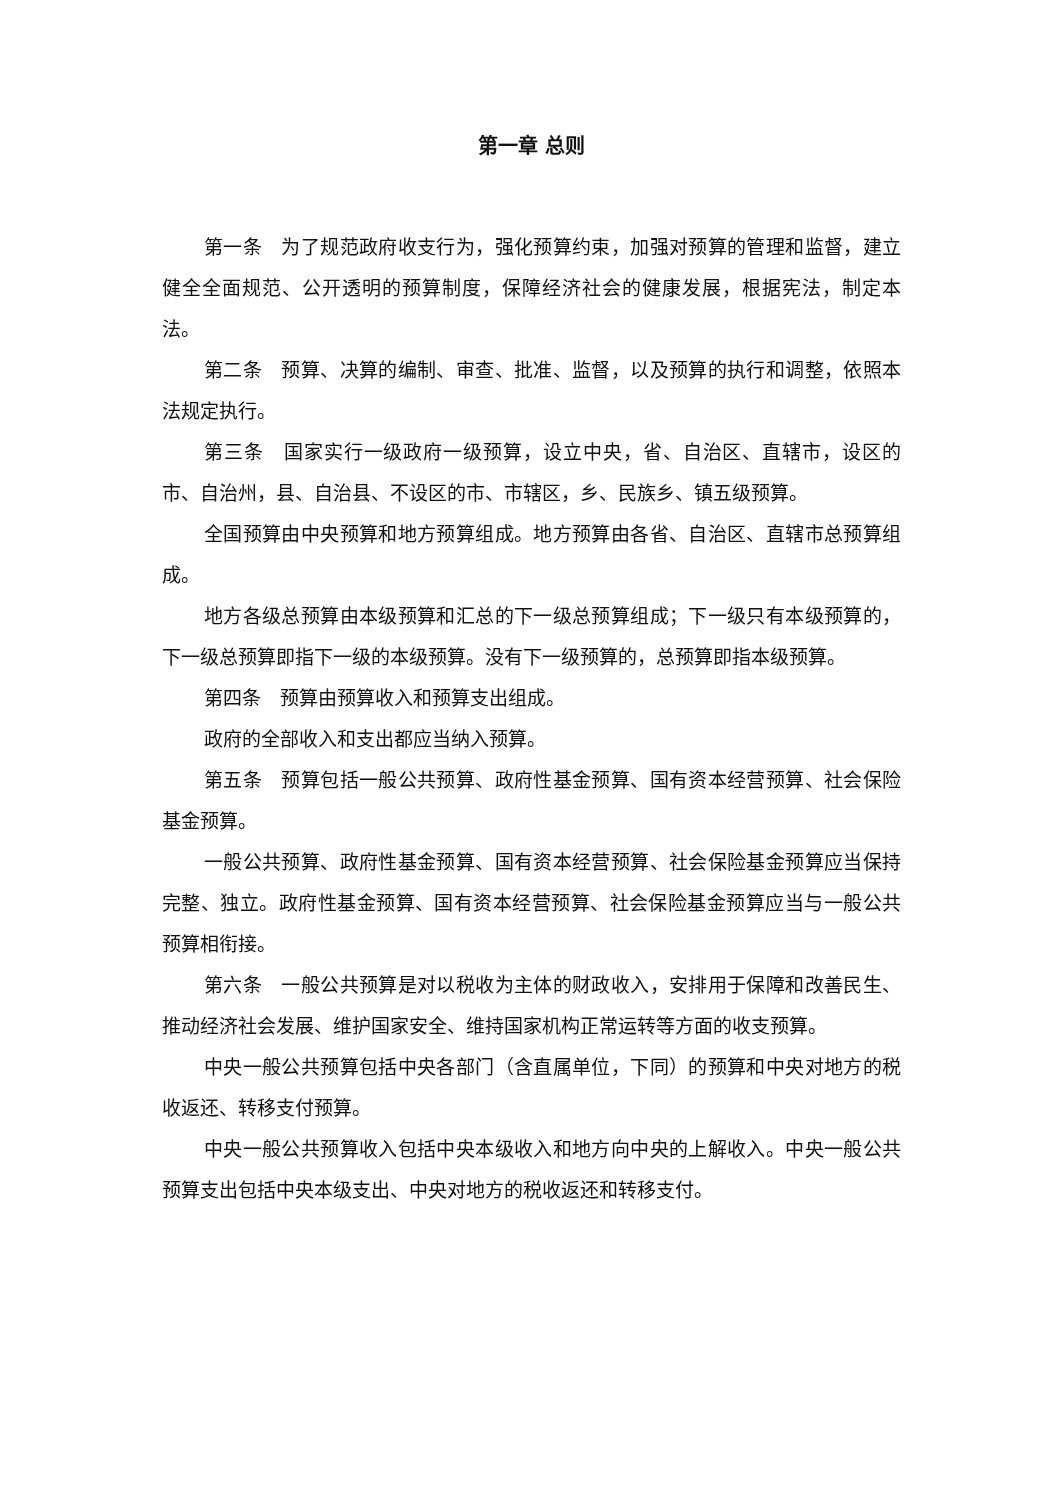第一章 总则
第一条　为了规范政府收支行为，强化预算约束，加强对预算的管理和监督，建立健全全面规范、公开透明的预算制度，保障经济社会的健康发展，根据宪法，制定本法。
第二条　预算、决算的编制、审查、批准、监督，以及预算的执行和调整，依照本法规定执行。
第三条　国家实行一级政府一级预算，设立中央，省、自治区、直辖市，设区的市、自治州，县、自治县、不设区的市、市辖区，乡、民族乡、镇五级预算。
全国预算由中央预算和地方预算组成。地方预算由各省、自治区、直辖市总预算组成。
地方各级总预算由本级预算和汇总的下一级总预算组成；下一级只有本级预算的，下一级总预算即指下一级的本级预算。没有下一级预算的，总预算即指本级预算。
第四条　预算由预算收入和预算支出组成。
政府的全部收入和支出都应当纳入预算。
第五条　预算包括一般公共预算、政府性基金预算、国有资本经营预算、社会保险基金预算。
一般公共预算、政府性基金预算、国有资本经营预算、社会保险基金预算应当保持完整、独立。政府性基金预算、国有资本经营预算、社会保险基金预算应当与一般公共预算相衔接。
第六条　一般公共预算是对以税收为主体的财政收入，安排用于保障和改善民生、推动经济社会发展、维护国家安全、维持国家机构正常运转等方面的收支预算。
中央一般公共预算包括中央各部门（含直属单位，下同）的预算和中央对地方的税收返还、转移支付预算。
中央一般公共预算收入包括中央本级收入和地方向中央的上解收入。中央一般公共预算支出包括中央本级支出、中央对地方的税收返还和转移支付。